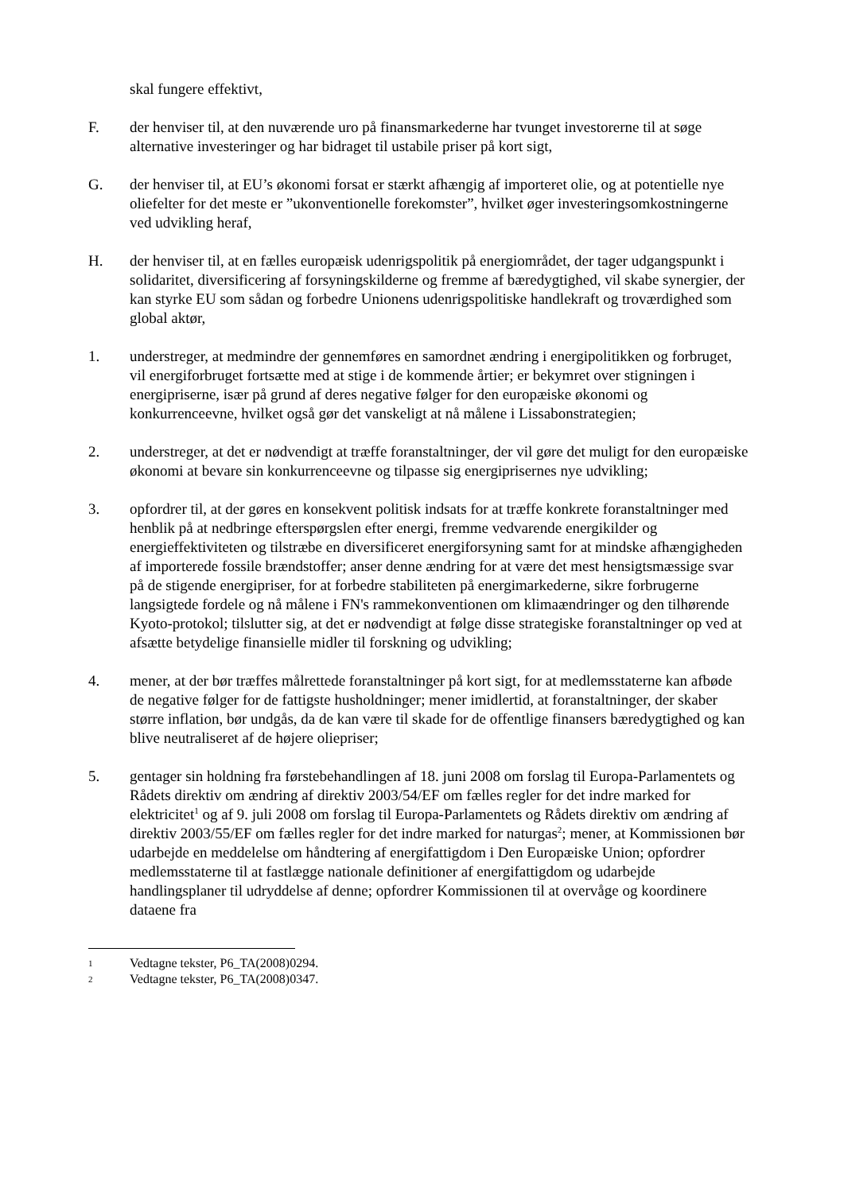skal fungere effektivt,
F. der henviser til, at den nuværende uro på finansmarkederne har tvunget investorerne til at søge alternative investeringer og har bidraget til ustabile priser på kort sigt,
G. der henviser til, at EU’s økonomi forsat er stærkt afhængig af importeret olie, og at potentielle nye oliefelter for det meste er ”ukonventionelle forekomster”, hvilket øger investeringsomkostningerne ved udvikling heraf,
H. der henviser til, at en fælles europæisk udenrigspolitik på energiområdet, der tager udgangspunkt i solidaritet, diversificering af forsyningskilderne og fremme af bæredygtighed, vil skabe synergier, der kan styrke EU som sådan og forbedre Unionens udenrigspolitiske handlekraft og troværdighed som global aktør,
1. understreger, at medmindre der gennemføres en samordnet ændring i energipolitikken og forbruget, vil energiforbruget fortsætte med at stige i de kommende årtier; er bekymret over stigningen i energipriserne, især på grund af deres negative følger for den europæiske økonomi og konkurrenceevne, hvilket også gør det vanskeligt at nå målene i Lissabonstrategien;
2. understreger, at det er nødvendigt at træffe foranstaltninger, der vil gøre det muligt for den europæiske økonomi at bevare sin konkurrenceevne og tilpasse sig energiprisernes nye udvikling;
3. opfordrer til, at der gøres en konsekvent politisk indsats for at træffe konkrete foranstaltninger med henblik på at nedbringe efterspørgslen efter energi, fremme vedvarende energikilder og energieffektiviteten og tilstræbe en diversificeret energiforsyning samt for at mindske afhængigheden af importerede fossile brændstoffer; anser denne ændring for at være det mest hensigtsmæssige svar på de stigende energipriser, for at forbedre stabiliteten på energimarkederne, sikre forbrugerne langsigtede fordele og nå målene i FN's rammekonventionen om klimaændringer og den tilhørende Kyoto-protokol; tilslutter sig, at det er nødvendigt at følge disse strategiske foranstaltninger op ved at afsætte betydelige finansielle midler til forskning og udvikling;
4. mener, at der bør træffes målrettede foranstaltninger på kort sigt, for at medlemsstaterne kan afbøde de negative følger for de fattigste husholdninger; mener imidlertid, at foranstaltninger, der skaber større inflation, bør undgås, da de kan være til skade for de offentlige finansers bæredygtighed og kan blive neutraliseret af de højere oliepriser;
5. gentager sin holdning fra førstebehandlingen af 18. juni 2008 om forslag til Europa-Parlamentets og Rådets direktiv om ændring af direktiv 2003/54/EF om fælles regler for det indre marked for elektricitet<sup>1</sup> og af 9. juli 2008 om forslag til Europa-Parlamentets og Rådets direktiv om ændring af direktiv 2003/55/EF om fælles regler for det indre marked for naturgas<sup>2</sup>; mener, at Kommissionen bør udarbejde en meddelelse om håndtering af energifattigdom i Den Europæiske Union; opfordrer medlemsstaterne til at fastlægge nationale definitioner af energifattigdom og udarbejde handlingsplaner til udryddelse af denne; opfordrer Kommissionen til at overvåge og koordinere dataene fra
1
Vedtagne tekster, P6_TA(2008)0294.
2
Vedtagne tekster, P6_TA(2008)0347.